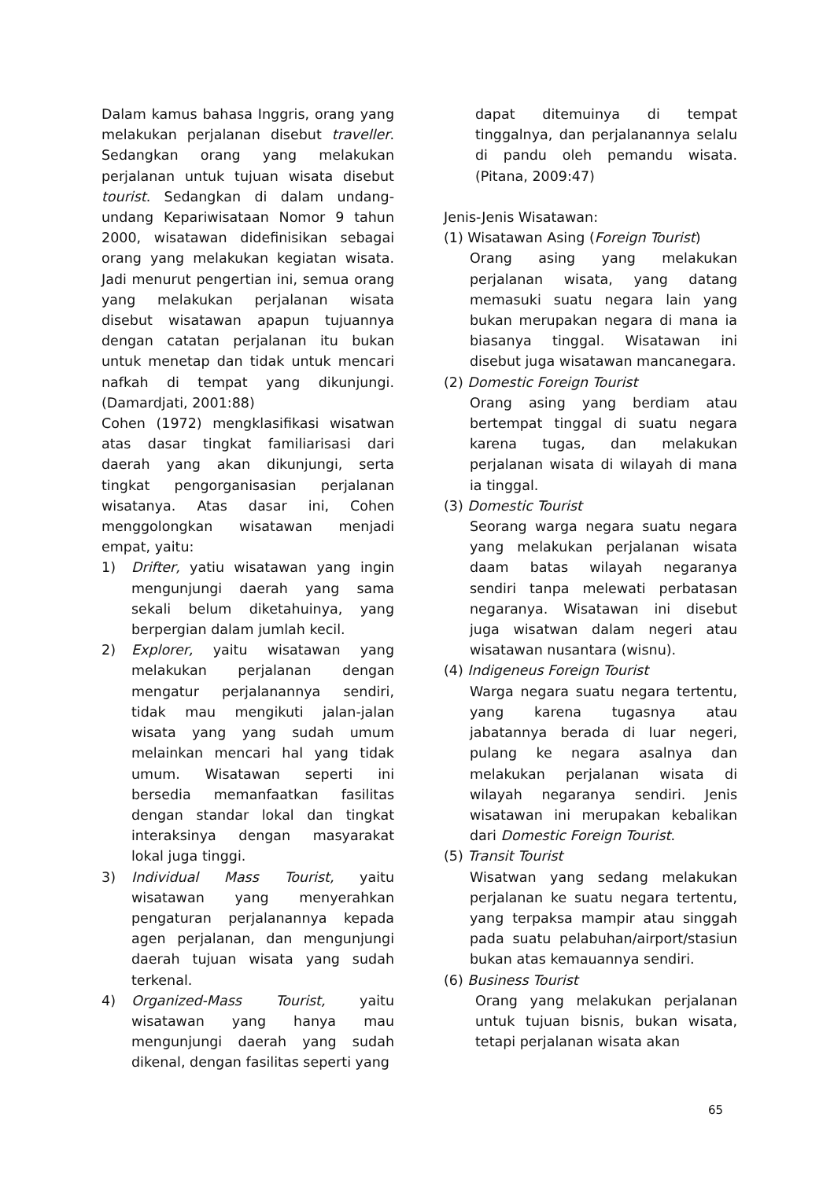Dalam kamus bahasa Inggris, orang yang melakukan perjalanan disebut traveller. Sedangkan orang yang melakukan perjalanan untuk tujuan wisata disebut tourist. Sedangkan di dalam undang-undang Kepariwisataan Nomor 9 tahun 2000, wisatawan didefinisikan sebagai orang yang melakukan kegiatan wisata. Jadi menurut pengertian ini, semua orang yang melakukan perjalanan wisata disebut wisatawan apapun tujuannya dengan catatan perjalanan itu bukan untuk menetap dan tidak untuk mencari nafkah di tempat yang dikunjungi. (Damardjati, 2001:88)
Cohen (1972) mengklasifikasi wisatwan atas dasar tingkat familiarisasi dari daerah yang akan dikunjungi, serta tingkat pengorganisasian perjalanan wisatanya. Atas dasar ini, Cohen menggolongkan wisatawan menjadi empat, yaitu:
1) Drifter, yatiu wisatawan yang ingin mengunjungi daerah yang sama sekali belum diketahuinya, yang berpergian dalam jumlah kecil.
2) Explorer, yaitu wisatawan yang melakukan perjalanan dengan mengatur perjalanannya sendiri, tidak mau mengikuti jalan-jalan wisata yang yang sudah umum melainkan mencari hal yang tidak umum. Wisatawan seperti ini bersedia memanfaatkan fasilitas dengan standar lokal dan tingkat interaksinya dengan masyarakat lokal juga tinggi.
3) Individual Mass Tourist, yaitu wisatawan yang menyerahkan pengaturan perjalanannya kepada agen perjalanan, dan mengunjungi daerah tujuan wisata yang sudah terkenal.
4) Organized-Mass Tourist, yaitu wisatawan yang hanya mau mengunjungi daerah yang sudah dikenal, dengan fasilitas seperti yang
dapat ditemuinya di tempat tinggalnya, dan perjalanannya selalu di pandu oleh pemandu wisata. (Pitana, 2009:47)
Jenis-Jenis Wisatawan:
(1) Wisatawan Asing (Foreign Tourist)
Orang asing yang melakukan perjalanan wisata, yang datang memasuki suatu negara lain yang bukan merupakan negara di mana ia biasanya tinggal. Wisatawan ini disebut juga wisatawan mancanegara.
(2) Domestic Foreign Tourist
Orang asing yang berdiam atau bertempat tinggal di suatu negara karena tugas, dan melakukan perjalanan wisata di wilayah di mana ia tinggal.
(3) Domestic Tourist
Seorang warga negara suatu negara yang melakukan perjalanan wisata daam batas wilayah negaranya sendiri tanpa melewati perbatasan negaranya. Wisatawan ini disebut juga wisatwan dalam negeri atau wisatawan nusantara (wisnu).
(4) Indigeneus Foreign Tourist
Warga negara suatu negara tertentu, yang karena tugasnya atau jabatannya berada di luar negeri, pulang ke negara asalnya dan melakukan perjalanan wisata di wilayah negaranya sendiri. Jenis wisatawan ini merupakan kebalikan dari Domestic Foreign Tourist.
(5) Transit Tourist
Wisatwan yang sedang melakukan perjalanan ke suatu negara tertentu, yang terpaksa mampir atau singgah pada suatu pelabuhan/airport/stasiun bukan atas kemauannya sendiri.
(6) Business Tourist
Orang yang melakukan perjalanan untuk tujuan bisnis, bukan wisata, tetapi perjalanan wisata akan
65